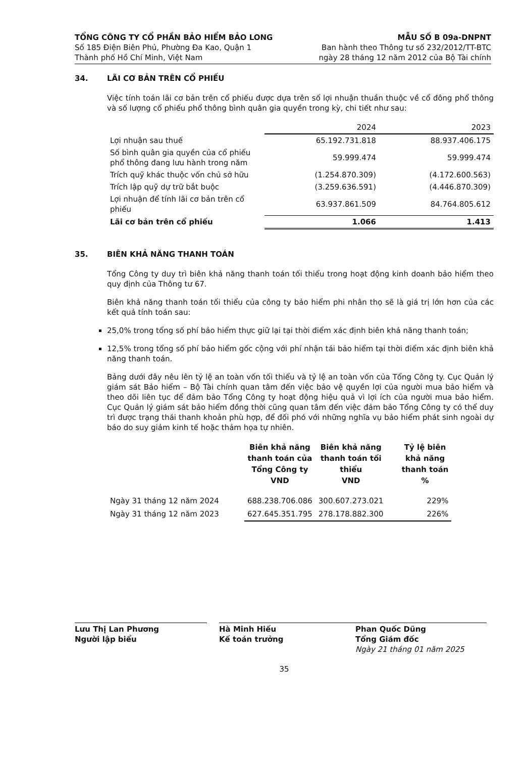TỔNG CÔNG TY CỔ PHẦN BẢO HIỂM BẢO LONG
Số 185 Điện Biên Phủ, Phường Đa Kao, Quận 1
Thành phố Hồ Chí Minh, Việt Nam
MẪU SỐ B 09a-DNPNT
Ban hành theo Thông tư số 232/2012/TT-BTC
ngày 28 tháng 12 năm 2012 của Bộ Tài chính
34. LÃI CƠ BẢN TRÊN CỔ PHIẾU
Việc tính toán lãi cơ bản trên cổ phiếu được dựa trên số lợi nhuận thuần thuộc về cổ đông phổ thông và số lượng cổ phiếu phổ thông bình quân gia quyền trong kỳ, chi tiết như sau:
| | 2024 | 2023 |
| --- | --- | --- |
| Lợi nhuận sau thuế | 65.192.731.818 | 88.937.406.175 |
| Số bình quân gia quyền của cổ phiếu phổ thông đang lưu hành trong năm | 59.999.474 | 59.999.474 |
| Trích quỹ khác thuộc vốn chủ sở hữu | (1.254.870.309) | (4.172.600.563) |
| Trích lập quỹ dự trữ bắt buộc | (3.259.636.591) | (4.446.870.309) |
| Lợi nhuận để tính lãi cơ bản trên cổ phiếu | 63.937.861.509 | 84.764.805.612 |
| Lãi cơ bản trên cổ phiếu | 1.066 | 1.413 |
35. BIÊN KHẢ NĂNG THANH TOÁN
Tổng Công ty duy trì biên khả năng thanh toán tối thiểu trong hoạt động kinh doanh bảo hiểm theo quy định của Thông tư 67.
Biên khả năng thanh toán tối thiểu của công ty bảo hiểm phi nhân thọ sẽ là giá trị lớn hơn của các kết quả tính toán sau:
25,0% trong tổng số phí bảo hiểm thực giữ lại tại thời điểm xác định biên khả năng thanh toán;
12,5% trong tổng số phí bảo hiểm gốc cộng với phí nhận tái bảo hiểm tại thời điểm xác định biên khả năng thanh toán.
Bảng dưới đây nêu lên tỷ lệ an toàn vốn tối thiểu và tỷ lệ an toàn vốn của Tổng Công ty. Cục Quản lý giám sát Bảo hiểm – Bộ Tài chính quan tâm đến việc bảo vệ quyền lợi của người mua bảo hiểm và theo dõi liên tục để đảm bảo Tổng Công ty hoạt động hiệu quả vì lợi ích của người mua bảo hiểm. Cục Quản lý giám sát bảo hiểm đồng thời cũng quan tâm đến việc đảm bảo Tổng Công ty có thể duy trì được trạng thái thanh khoản phù hợp, để đối phó với những nghĩa vụ bảo hiểm phát sinh ngoài dự báo do suy giảm kinh tế hoặc thảm họa tự nhiên.
| | Biên khả năng thanh toán của Tổng Công ty VND | Biên khả năng thanh toán tối thiểu VND | Tỷ lệ biên khả năng thanh toán % |
| --- | --- | --- | --- |
| Ngày 31 tháng 12 năm 2024 | 688.238.706.086 | 300.607.273.021 | 229% |
| Ngày 31 tháng 12 năm 2023 | 627.645.351.795 | 278.178.882.300 | 226% |
Lưu Thị Lan Phương
Người lập biểu
Hà Minh Hiếu
Kế toán trưởng
Phan Quốc Dũng
Tổng Giám đốc
Ngày 21 tháng 01 năm 2025
35